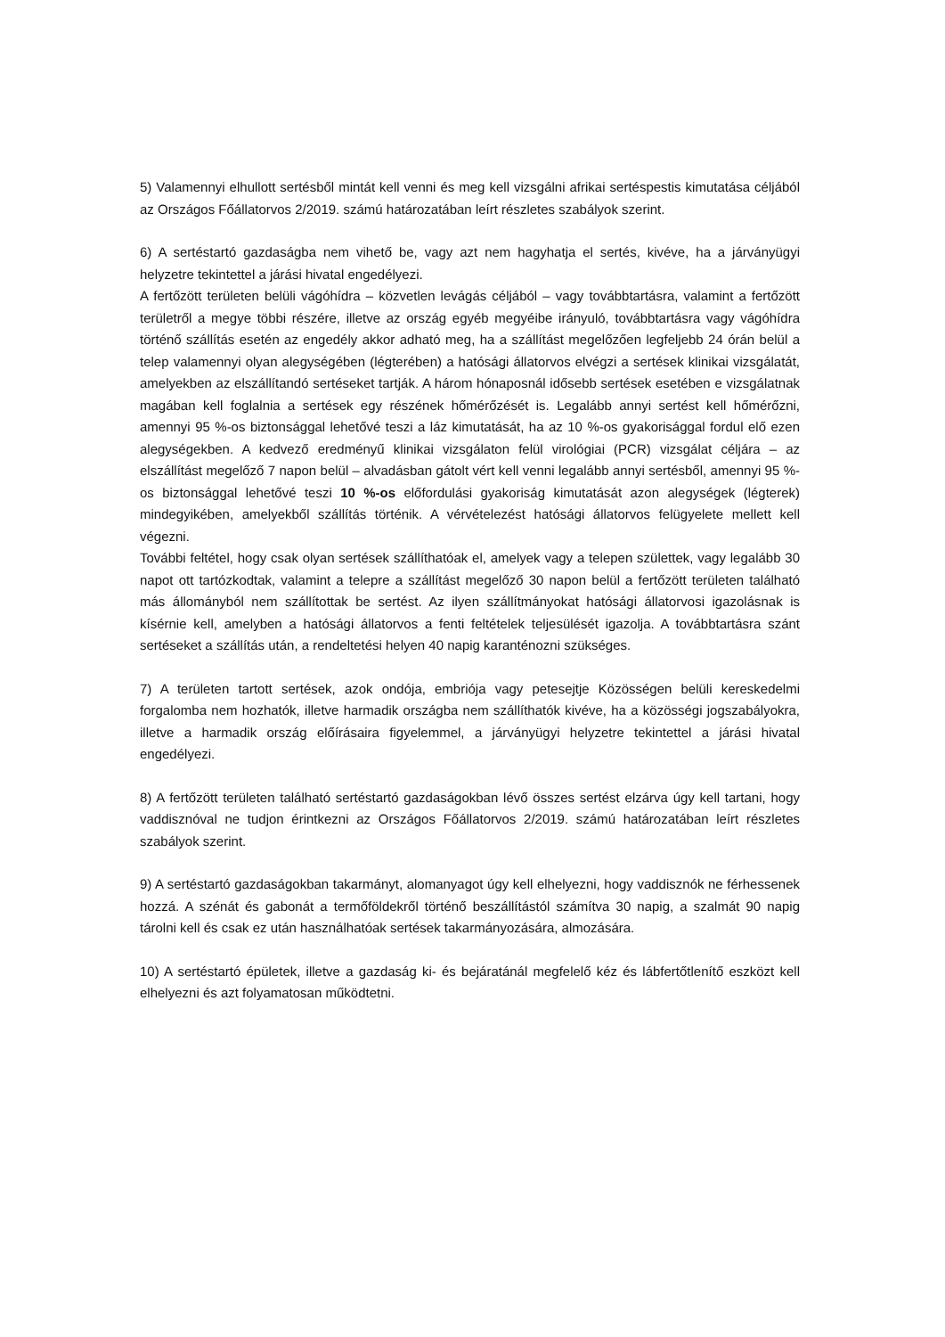5) Valamennyi elhullott sertésből mintát kell venni és meg kell vizsgálni afrikai sertéspestis kimutatása céljából az Országos Főállatorvos 2/2019. számú határozatában leírt részletes szabályok szerint.
6) A sertéstartó gazdaságba nem vihető be, vagy azt nem hagyhatja el sertés, kivéve, ha a járványügyi helyzetre tekintettel a járási hivatal engedélyezi.
A fertőzött területen belüli vágóhídra – közvetlen levágás céljából – vagy továbbtartásra, valamint a fertőzött területről a megye többi részére, illetve az ország egyéb megyéibe irányuló, továbbtartásra vagy vágóhídra történő szállítás esetén az engedély akkor adható meg, ha a szállítást megelőzően legfeljebb 24 órán belül a telep valamennyi olyan alegységében (légterében) a hatósági állatorvos elvégzi a sertések klinikai vizsgálatát, amelyekben az elszállítandó sertéseket tartják. A három hónaposnál idősebb sertések esetében e vizsgálatnak magában kell foglalnia a sertések egy részének hőmérőzését is. Legalább annyi sertést kell hőmérőzni, amennyi 95 %-os biztonsággal lehetővé teszi a láz kimutatását, ha az 10 %-os gyakorisággal fordul elő ezen alegységekben. A kedvező eredményű klinikai vizsgálaton felül virológiai (PCR) vizsgálat céljára – az elszállítást megelőző 7 napon belül – alvadásban gátolt vért kell venni legalább annyi sertésből, amennyi 95 %-os biztonsággal lehetővé teszi 10 %-os előfordulási gyakoriság kimutatását azon alegységek (légterek) mindegyikében, amelyekből szállítás történik. A vérvételezést hatósági állatorvos felügyelete mellett kell végezni.
További feltétel, hogy csak olyan sertések szállíthatóak el, amelyek vagy a telepen születtek, vagy legalább 30 napot ott tartózkodtak, valamint a telepre a szállítást megelőző 30 napon belül a fertőzött területen található más állományból nem szállítottak be sertést. Az ilyen szállítmányokat hatósági állatorvosi igazolásnak is kísérnie kell, amelyben a hatósági állatorvos a fenti feltételek teljesülését igazolja. A továbbtartásra szánt sertéseket a szállítás után, a rendeltetési helyen 40 napig karanténozni szükséges.
7) A területen tartott sertések, azok ondója, embriója vagy petesejtje Közösségen belüli kereskedelmi forgalomba nem hozhatók, illetve harmadik országba nem szállíthatók kivéve, ha a közösségi jogszabályokra, illetve a harmadik ország előírásaira figyelemmel, a járványügyi helyzetre tekintettel a járási hivatal engedélyezi.
8) A fertőzött területen található sertéstartó gazdaságokban lévő összes sertést elzárva úgy kell tartani, hogy vaddisznóval ne tudjon érintkezni az Országos Főállatorvos 2/2019. számú határozatában leírt részletes szabályok szerint.
9) A sertéstartó gazdaságokban takarmányt, alomanyagot úgy kell elhelyezni, hogy vaddisznók ne férhessenek hozzá. A szénát és gabonát a termőföldekről történő beszállítástól számítva 30 napig, a szalmát 90 napig tárolni kell és csak ez után használhatóak sertések takarmányozására, almozására.
10) A sertéstartó épületek, illetve a gazdaság ki- és bejáratánál megfelelő kéz és lábfertőtlenítő eszközt kell elhelyezni és azt folyamatosan működtetni.